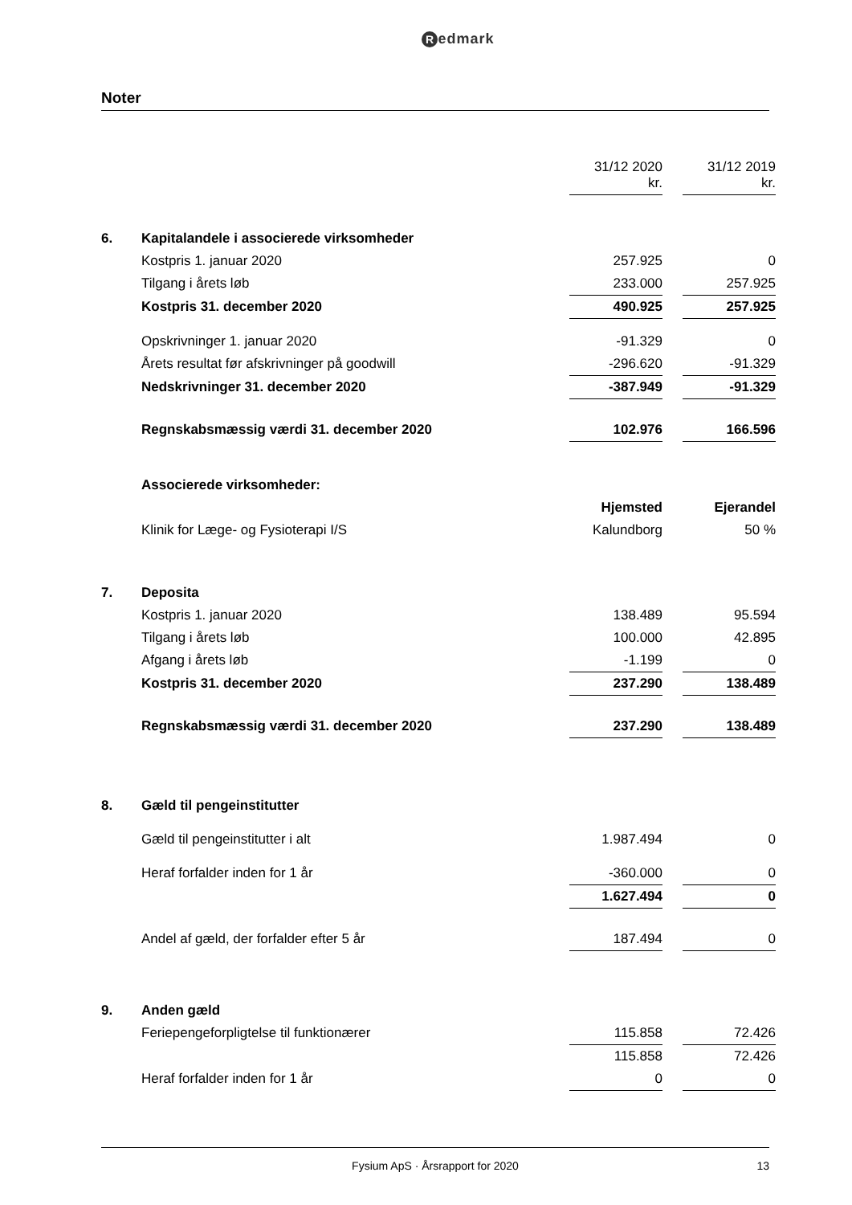Redmark
Noter
| | | 31/12 2020 kr. | | 31/12 2019 kr. |
| 6. | Kapitalandele i associerede virksomheder | | | |
| | Kostpris 1. januar 2020 | 257.925 | | 0 |
| | Tilgang i årets løb | 233.000 | | 257.925 |
| | Kostpris 31. december 2020 | 490.925 | | 257.925 |
| | Opskrivninger 1. januar 2020 | -91.329 | | 0 |
| | Årets resultat før afskrivninger på goodwill | -296.620 | | -91.329 |
| | Nedskrivninger 31. december 2020 | -387.949 | | -91.329 |
| | Regnskabsmæssig værdi 31. december 2020 | 102.976 | | 166.596 |
| | Associerede virksomheder: | | | |
| | | Hjemsted | | Ejerandel |
| | Klinik for Læge- og Fysioterapi I/S | Kalundborg | | 50 % |
| 7. | Deposita | | | |
| | Kostpris 1. januar 2020 | 138.489 | | 95.594 |
| | Tilgang i årets løb | 100.000 | | 42.895 |
| | Afgang i årets løb | -1.199 | | 0 |
| | Kostpris 31. december 2020 | 237.290 | | 138.489 |
| | Regnskabsmæssig værdi 31. december 2020 | 237.290 | | 138.489 |
| 8. | Gæld til pengeinstitutter | | | |
| | Gæld til pengeinstitutter i alt | 1.987.494 | | 0 |
| | Heraf forfalder inden for 1 år | -360.000 | | 0 |
| | | 1.627.494 | | 0 |
| | Andel af gæld, der forfalder efter 5 år | 187.494 | | 0 |
| 9. | Anden gæld | | | |
| | Feriepengeforpligtelse til funktionærer | 115.858 | | 72.426 |
| | | 115.858 | | 72.426 |
| | Heraf forfalder inden for 1 år | 0 | | 0 |
Fysium ApS · Årsrapport for 2020 13